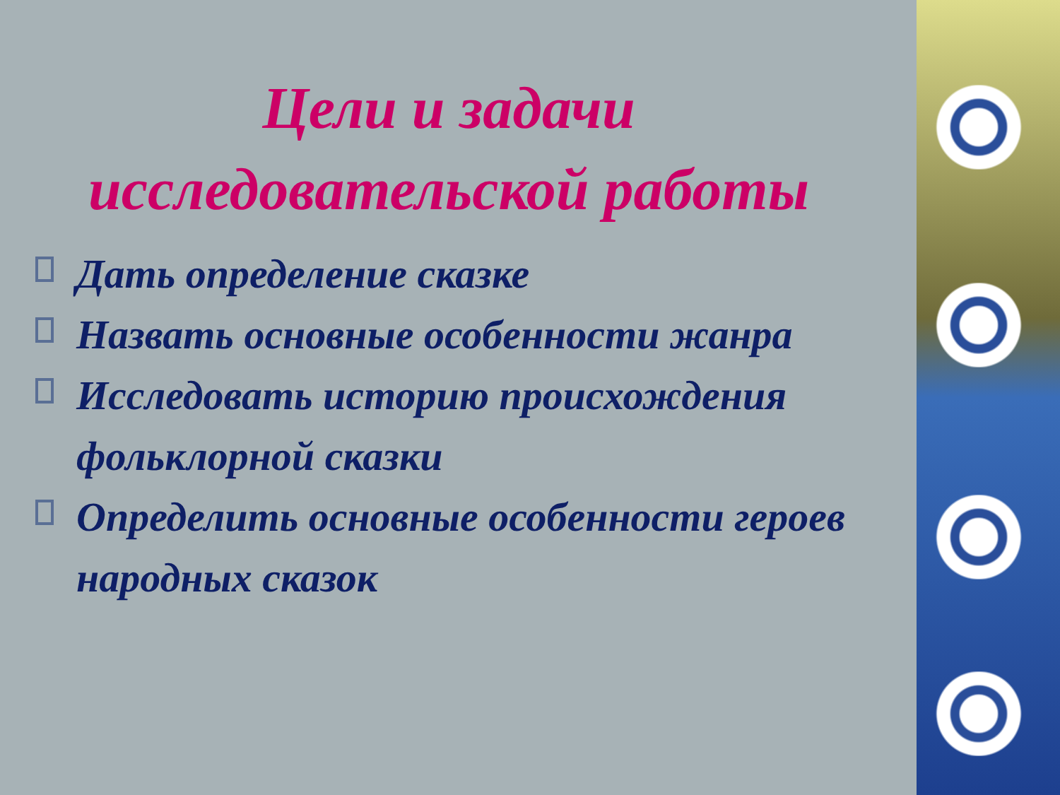Цели и задачи
исследовательской работы
Дать определение сказке
Назвать основные особенности жанра
Исследовать историю происхождения фольклорной сказки
Определить основные особенности героев народных сказок